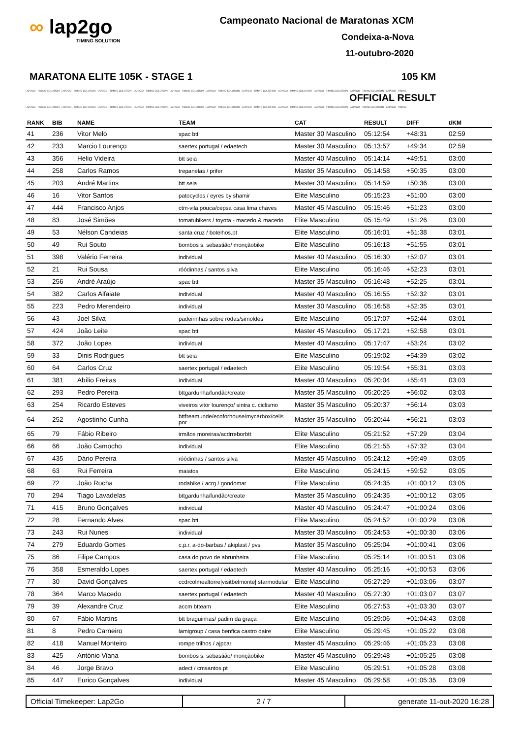∞ lap2go
TIMING SOLUTION
Campeonato Nacional de Maratonas XCM
Condeixa-a-Nova
11-outubro-2020
MARATONA ELITE 105K - STAGE 1 105 KM
LAP2GO - TIMING SOLUTION - LAP2GO - TIMING SOLUTION - LAP2GO - TIMING SOLUTION - LAP2GO - TIMING SOLUTION - LAP2GO - TIMING SOLUTION - LAP2GO - TIMING SOLUTION - LAP2GO - TIMING SOLUTION - LAP2GO - TIMING SOLUTION - LAP2GO - TIMING SOLUTION - LAP2GO - TIMING SOLUTION - LAP2GO - TIMING
OFFICIAL RESULT
LAP2GO - TIMING SOLUTION - LAP2GO - TIMING SOLUTION - LAP2GO - TIMING SOLUTION - LAP2GO - TIMING SOLUTION - LAP2GO - TIMING SOLUTION - LAP2GO - TIMING SOLUTION - LAP2GO - TIMING SOLUTION - LAP2GO - TIMING SOLUTION - LAP2GO - TIMING SOLUTION - LAP2GO - TIMING SOLUTION - LAP2GO - TIMING
| RANK | BIB | NAME | TEAM | CAT | RESULT | DIFF | t/KM |
| --- | --- | --- | --- | --- | --- | --- | --- |
| 41 | 236 | Vitor Melo | spac btt | Master 30 Masculino | 05:12:54 | +48:31 | 02:59 |
| 42 | 233 | Marcio Lourenço | saertex portugal / edaetech | Master 30 Masculino | 05:13:57 | +49:34 | 02:59 |
| 43 | 356 | Helio Videira | btt seia | Master 40 Masculino | 05:14:14 | +49:51 | 03:00 |
| 44 | 258 | Carlos Ramos | trepanelas / prifer | Master 35 Masculino | 05:14:58 | +50:35 | 03:00 |
| 45 | 203 | André Martins | btt seia | Master 30 Masculino | 05:14:59 | +50:36 | 03:00 |
| 46 | 16 | Vitor Santos | patocycles / eyres by shamir | Elite Masculino | 05:15:23 | +51:00 | 03:00 |
| 47 | 444 | Francisco Anjos | ctm-vila pouca/cepsa casa lima chaves | Master 45 Masculino | 05:15:46 | +51:23 | 03:00 |
| 48 | 83 | José Simões | tomatubikers / toyota - macedo & macedo | Elite Masculino | 05:15:49 | +51:26 | 03:00 |
| 49 | 53 | Nélson Candeias | santa cruz / botelhos.pt | Elite Masculino | 05:16:01 | +51:38 | 03:01 |
| 50 | 49 | Rui Souto | bombos s. sebastião/ monçãobike | Elite Masculino | 05:16:18 | +51:55 | 03:01 |
| 51 | 398 | Valério Ferreira | individual | Master 40 Masculino | 05:16:30 | +52:07 | 03:01 |
| 52 | 21 | Rui Sousa | róódinhas / santos silva | Elite Masculino | 05:16:46 | +52:23 | 03:01 |
| 53 | 256 | André Araújo | spac btt | Master 35 Masculino | 05:16:48 | +52:25 | 03:01 |
| 54 | 382 | Carlos Alfaiate | individual | Master 40 Masculino | 05:16:55 | +52:32 | 03:01 |
| 55 | 223 | Pedro Merendeiro | individual | Master 30 Masculino | 05:16:58 | +52:35 | 03:01 |
| 56 | 43 | Joel Silva | padeirinhas sobre rodas/simoldes | Elite Masculino | 05:17:07 | +52:44 | 03:01 |
| 57 | 424 | João Leite | spac btt | Master 45 Masculino | 05:17:21 | +52:58 | 03:01 |
| 58 | 372 | João Lopes | individual | Master 40 Masculino | 05:17:47 | +53:24 | 03:02 |
| 59 | 33 | Dinis Rodrigues | btt seia | Elite Masculino | 05:19:02 | +54:39 | 03:02 |
| 60 | 64 | Carlos Cruz | saertex portugal / edaetech | Elite Masculino | 05:19:54 | +55:31 | 03:03 |
| 61 | 381 | Abílio Freitas | individual | Master 40 Masculino | 05:20:04 | +55:41 | 03:03 |
| 62 | 293 | Pedro Pereira | bttgardunha/fundão/create | Master 35 Masculino | 05:20:25 | +56:02 | 03:03 |
| 63 | 254 | Ricardo Esteves | viveiros vitor lourenço/ sintra c. ciclismo | Master 35 Masculino | 05:20:37 | +56:14 | 03:03 |
| 64 | 252 | Agostinho Cunha | bttfreamunde/ecoforhouse/mycarbox/celis por | Master 35 Masculino | 05:20:44 | +56:21 | 03:03 |
| 65 | 79 | Fábio Ribeiro | irmãos moreiras/acdrreborbtt | Elite Masculino | 05:21:52 | +57:29 | 03:04 |
| 66 | 66 | João Camocho | individual | Elite Masculino | 05:21:55 | +57:32 | 03:04 |
| 67 | 435 | Dário Pereira | róódinhas / santos silva | Master 45 Masculino | 05:24:12 | +59:49 | 03:05 |
| 68 | 63 | Rui Ferreira | maiatos | Elite Masculino | 05:24:15 | +59:52 | 03:05 |
| 69 | 72 | João Rocha | rodabike / acrg / gondomar | Elite Masculino | 05:24:35 | +01:00:12 | 03:05 |
| 70 | 294 | Tiago Lavadelas | bttgardunha/fundão/create | Master 35 Masculino | 05:24:35 | +01:00:12 | 03:05 |
| 71 | 415 | Bruno Gonçalves | individual | Master 40 Masculino | 05:24:47 | +01:00:24 | 03:06 |
| 72 | 28 | Fernando Alves | spac btt | Elite Masculino | 05:24:52 | +01:00:29 | 03:06 |
| 73 | 243 | Rui Nunes | individual | Master 30 Masculino | 05:24:53 | +01:00:30 | 03:06 |
| 74 | 279 | Eduardo Gomes | c.p.r. a-do-barbas / akiplast / pvs | Master 35 Masculino | 05:25:04 | +01:00:41 | 03:06 |
| 75 | 86 | Filipe Campos | casa do povo de abrunheira | Elite Masculino | 05:25:14 | +01:00:51 | 03:06 |
| 76 | 358 | Esmeraldo Lopes | saertex portugal / edaetech | Master 40 Masculino | 05:25:16 | +01:00:53 | 03:06 |
| 77 | 30 | David Gonçalves | ccdrcolmealtorre/visitbelmonte/ starmodular | Elite Masculino | 05:27:29 | +01:03:06 | 03:07 |
| 78 | 364 | Marco Macedo | saertex portugal / edaetech | Master 40 Masculino | 05:27:30 | +01:03:07 | 03:07 |
| 79 | 39 | Alexandre Cruz | accm btteam | Elite Masculino | 05:27:53 | +01:03:30 | 03:07 |
| 80 | 67 | Fábio Martins | btt braguinhas/ padim da graça | Elite Masculino | 05:29:06 | +01:04:43 | 03:08 |
| 81 | 8 | Pedro Carneiro | lamigroup / casa benfica castro daire | Elite Masculino | 05:29:45 | +01:05:22 | 03:08 |
| 82 | 418 | Manuel Monteiro | rompe trilhos / ajpcar | Master 45 Masculino | 05:29:46 | +01:05:23 | 03:08 |
| 83 | 425 | António Viana | bombos s. sebastião/ monçãobike | Master 45 Masculino | 05:29:48 | +01:05:25 | 03:08 |
| 84 | 46 | Jorge Bravo | adect / cmsantos.pt | Elite Masculino | 05:29:51 | +01:05:28 | 03:08 |
| 85 | 447 | Eurico Gonçalves | individual | Master 45 Masculino | 05:29:58 | +01:05:35 | 03:09 |
Official Timekeeper: Lap2Go 2 / 7 generate 11-out-2020 16:28